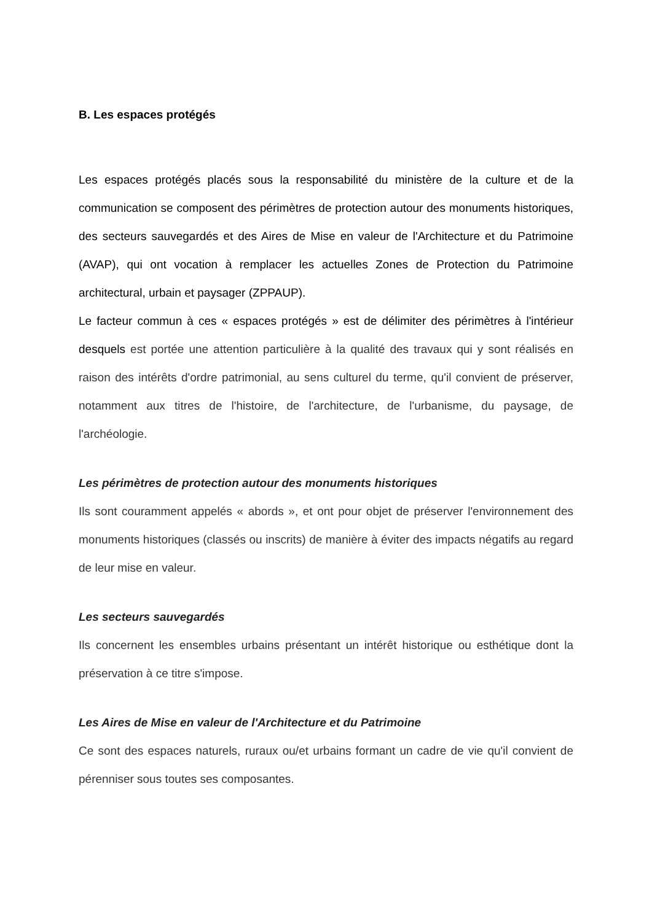B. Les espaces protégés
Les espaces protégés placés sous la responsabilité du ministère de la culture et de la communication se composent des périmètres de protection autour des monuments historiques, des secteurs sauvegardés et des Aires de Mise en valeur de l'Architecture et du Patrimoine (AVAP), qui ont vocation à remplacer les actuelles Zones de Protection du Patrimoine architectural, urbain et paysager (ZPPAUP).
Le facteur commun à ces « espaces protégés » est de délimiter des périmètres à l'intérieur desquels est portée une attention particulière à la qualité des travaux qui y sont réalisés en raison des intérêts d'ordre patrimonial, au sens culturel du terme, qu'il convient de préserver, notamment aux titres de l'histoire, de l'architecture, de l'urbanisme, du paysage, de l'archéologie.
Les périmètres de protection autour des monuments historiques
Ils sont couramment appelés « abords », et ont pour objet de préserver l'environnement des monuments historiques (classés ou inscrits) de manière à éviter des impacts négatifs au regard de leur mise en valeur.
Les secteurs sauvegardés
Ils concernent les ensembles urbains présentant un intérêt historique ou esthétique dont la préservation à ce titre s'impose.
Les Aires de Mise en valeur de l'Architecture et du Patrimoine
Ce sont des espaces naturels, ruraux ou/et urbains formant un cadre de vie qu'il convient de pérenniser sous toutes ses composantes.